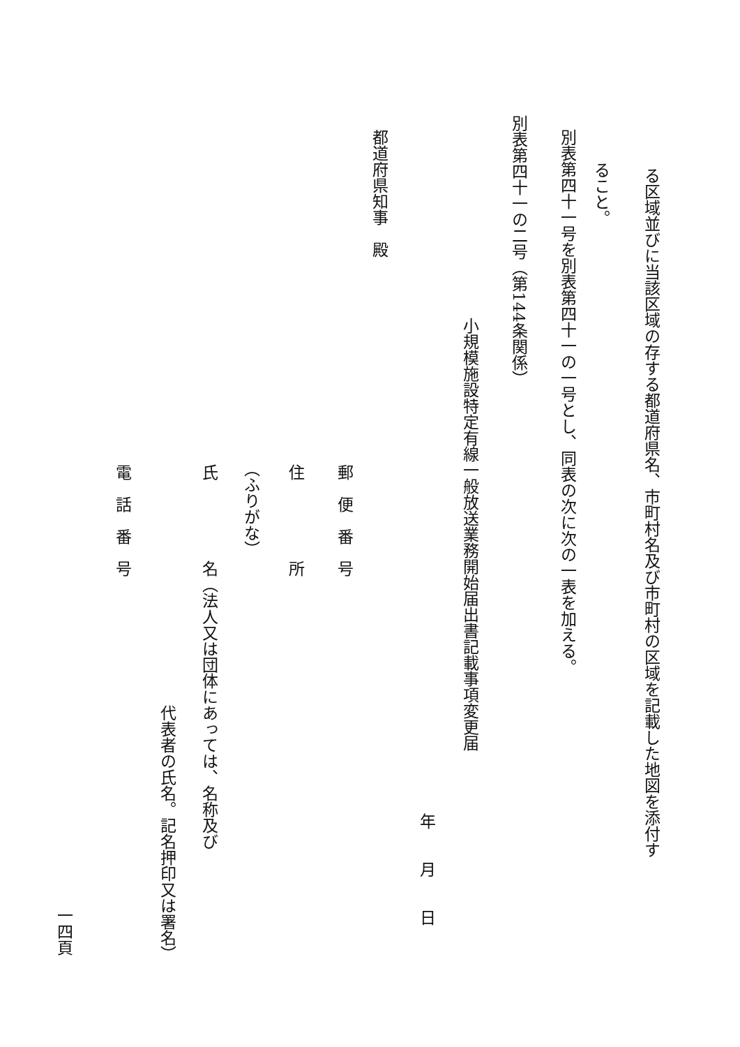る区域並びに当該区域の存する都道府県名、市町村名及び市町村の区域を記載した地図を添付す
ること。
別表第四十一号を別表第四十一の一号とし、同表の次に次の一表を加える。
別表第四十一の二号（第144条関係）
小規模施設特定有線一般放送業務開始届出書記載事項変更届
年　　月　　日
都道府県知事　殿
郵　便　番　号
住　　　　　所
（ふりがな）
氏　　　　　名（法人又は団体にあっては、名称及び
代表者の氏名。記名押印又は署名）
電　話　番　号
一四頁